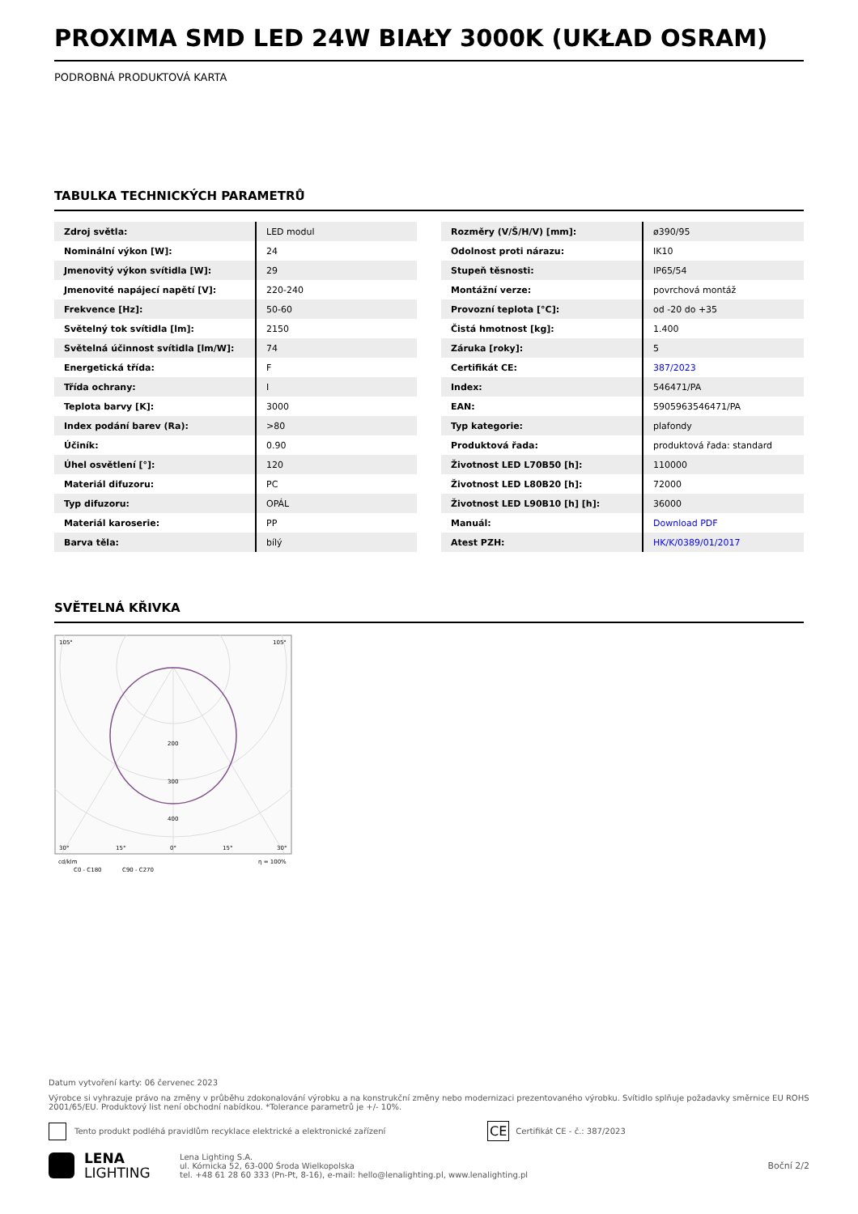PROXIMA SMD LED 24W BIAŁY 3000K (UKŁAD OSRAM)
PODROBNÁ PRODUKTOVÁ KARTA
TABULKA TECHNICKÝCH PARAMETRŮ
| Zdroj světla: | LED modul |
| Nominální výkon [W]: | 24 |
| Jmenovitý výkon svítidla [W]: | 29 |
| Jmenovité napájecí napětí [V]: | 220-240 |
| Frekvence [Hz]: | 50-60 |
| Světelný tok svítidla [lm]: | 2150 |
| Světelná účinnost svítidla [lm/W]: | 74 |
| Energetická třída: | F |
| Třída ochrany: | I |
| Teplota barvy [K]: | 3000 |
| Index podání barev (Ra): | >80 |
| Účiník: | 0.90 |
| Úhel osvětlení [°]: | 120 |
| Materiál difuzoru: | PC |
| Typ difuzoru: | OPÁL |
| Materiál karoserie: | PP |
| Barva těla: | bílý |
| Rozměry (V/Š/H/V) [mm]: | ø390/95 |
| Odolnost proti nárazu: | IK10 |
| Stupeň těsnosti: | IP65/54 |
| Montážní verze: | povrchová montáž |
| Provozní teplota [°C]: | od -20 do +35 |
| Čistá hmotnost [kg]: | 1.400 |
| Záruka [roky]: | 5 |
| Certifikát CE: | 387/2023 |
| Index: | 546471/PA |
| EAN: | 5905963546471/PA |
| Typ kategorie: | plafondy |
| Produktová řada: | produktová řada: standard |
| Životnost LED L70B50 [h]: | 110000 |
| Životnost LED L80B20 [h]: | 72000 |
| Životnost LED L90B10 [h] [h]: | 36000 |
| Manuál: | Download PDF |
| Atest PZH: | HK/K/0389/01/2017 |
SVĚTELNÁ KŘIVKA
105°
105°
200
300
400
30°
15°
0°
15°
30°
cd/klm
η = 100%
C0 - C180
C90 - C270
Datum vytvoření karty: 06 červenec 2023
Výrobce si vyhrazuje právo na změny v průběhu zdokonalování výrobku a na konstrukční změny nebo modernizaci prezentovaného výrobku. Svítidlo splňuje požadavky směrnice EU ROHS 2001/65/EU. Produktový list není obchodní nabídkou. *Tolerance parametrů je +/- 10%.
Tento produkt podléhá pravidlům recyklace elektrické a elektronické zařízení CE Certifikát CE - č.: 387/2023
LENA
LIGHTING
Lena Lighting S.A.
ul. Kórnicka 52, 63-000 Środa Wielkopolska
tel. +48 61 28 60 333 (Pn-Pt, 8-16), e-mail: hello@lenalighting.pl, www.lenalighting.pl
Boční 2/2